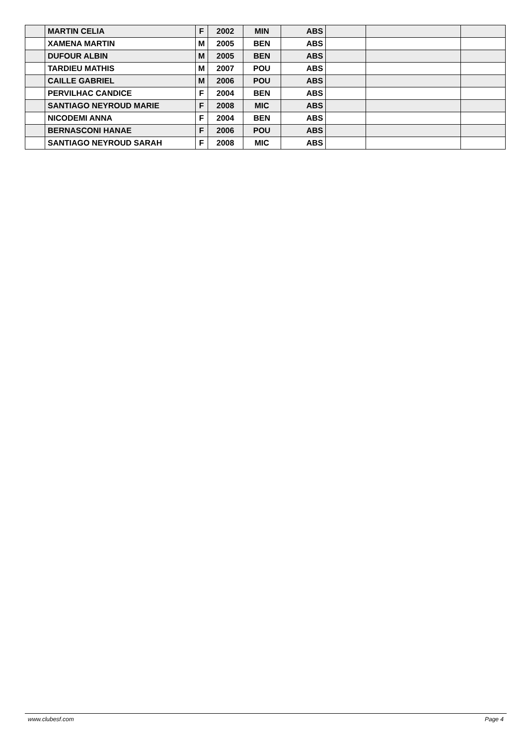| | MARTIN CELIA | F | 2002 | MIN | ABS | | | |
| | XAMENA MARTIN | M | 2005 | BEN | ABS | | | |
| | DUFOUR ALBIN | M | 2005 | BEN | ABS | | | |
| | TARDIEU MATHIS | M | 2007 | POU | ABS | | | |
| | CAILLE GABRIEL | M | 2006 | POU | ABS | | | |
| | PERVILHAC CANDICE | F | 2004 | BEN | ABS | | | |
| | SANTIAGO NEYROUD MARIE | F | 2008 | MIC | ABS | | | |
| | NICODEMI ANNA | F | 2004 | BEN | ABS | | | |
| | BERNASCONI HANAE | F | 2006 | POU | ABS | | | |
| | SANTIAGO NEYROUD SARAH | F | 2008 | MIC | ABS | | | |
www.clubesf.com Page 4